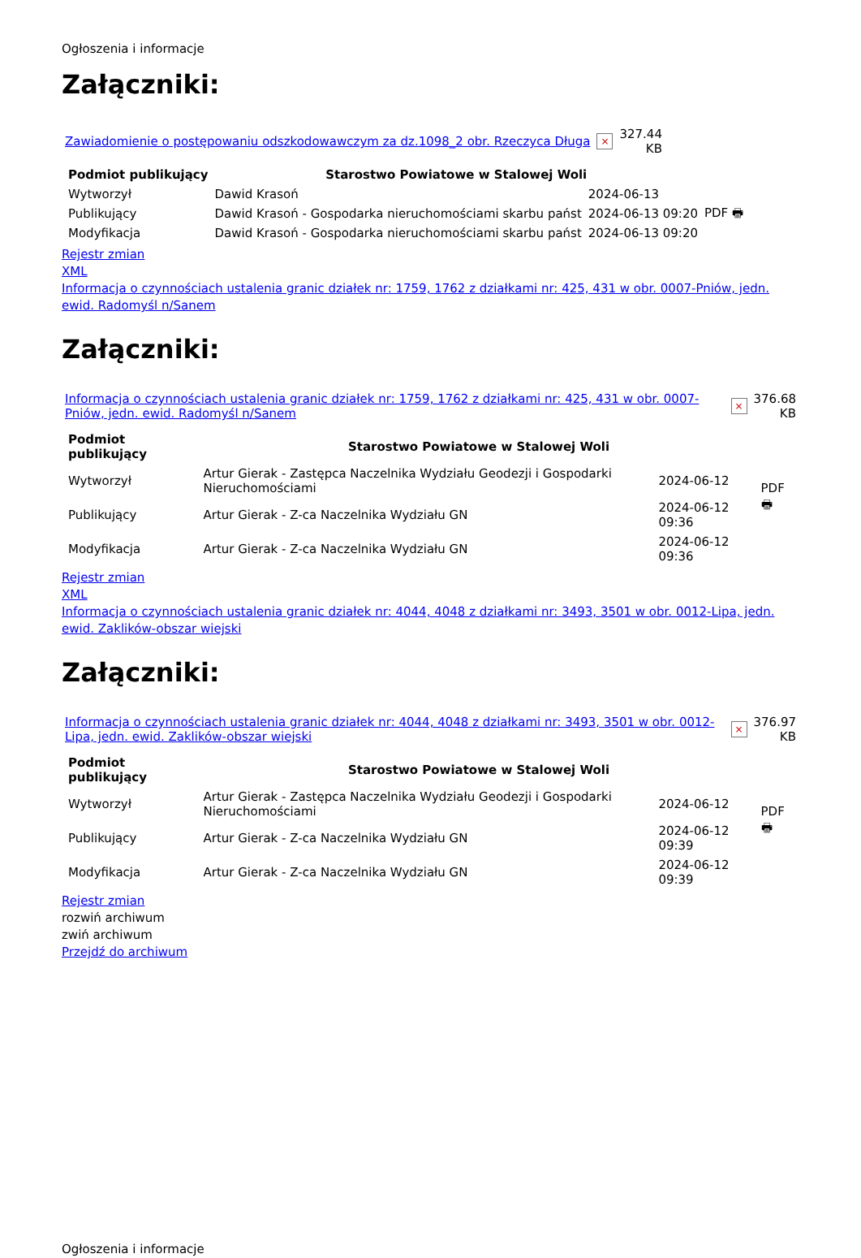Ogłoszenia i informacje
Załączniki:
| Zawiadomienie o postępowaniu odszkodowawczym za dz.1098_2 obr. Rzeczyca Długa | × | 327.44 KB |
| Podmiot publikujący | Starostwo Powiatowe w Stalowej Woli | | |
| Wytworzył | Dawid Krasoń | 2024-06-13 | PDF 🖶 |
| Publikujący | Dawid Krasoń - Gospodarka nieruchomościami skarbu państ | 2024-06-13 09:20 | |
| Modyfikacja | Dawid Krasoń - Gospodarka nieruchomościami skarbu państ | 2024-06-13 09:20 | |
Rejestr zmian
XML
Informacja o czynnościach ustalenia granic działek nr: 1759, 1762 z działkami nr: 425, 431 w obr. 0007-Pniów, jedn. ewid. Radomyśl n/Sanem
Załączniki:
| Informacja o czynnościach ustalenia granic działek nr: 1759, 1762 z działkami nr: 425, 431 w obr. 0007-Pniów, jedn. ewid. Radomyśl n/Sanem | × | 376.68 KB |
| Podmiot publikujący | Starostwo Powiatowe w Stalowej Woli | | |
| Wytworzył | Artur Gierak - Zastępca Naczelnika Wydziału Geodezji i Gospodarki Nieruchomościami | 2024-06-12 | PDF 🖶 |
| Publikujący | Artur Gierak - Z-ca Naczelnika Wydziału GN | 2024-06-12 09:36 | |
| Modyfikacja | Artur Gierak - Z-ca Naczelnika Wydziału GN | 2024-06-12 09:36 | |
Rejestr zmian
XML
Informacja o czynnościach ustalenia granic działek nr: 4044, 4048 z działkami nr: 3493, 3501 w obr. 0012-Lipa, jedn. ewid. Zaklików-obszar wiejski
Załączniki:
| Informacja o czynnościach ustalenia granic działek nr: 4044, 4048 z działkami nr: 3493, 3501 w obr. 0012-Lipa, jedn. ewid. Zaklików-obszar wiejski | × | 376.97 KB |
| Podmiot publikujący | Starostwo Powiatowe w Stalowej Woli | | |
| Wytworzył | Artur Gierak - Zastępca Naczelnika Wydziału Geodezji i Gospodarki Nieruchomościami | 2024-06-12 | PDF 🖶 |
| Publikujący | Artur Gierak - Z-ca Naczelnika Wydziału GN | 2024-06-12 09:39 | |
| Modyfikacja | Artur Gierak - Z-ca Naczelnika Wydziału GN | 2024-06-12 09:39 | |
Rejestr zmian
rozwiń archiwum
zwiń archiwum
Przejdź do archiwum
Ogłoszenia i informacje